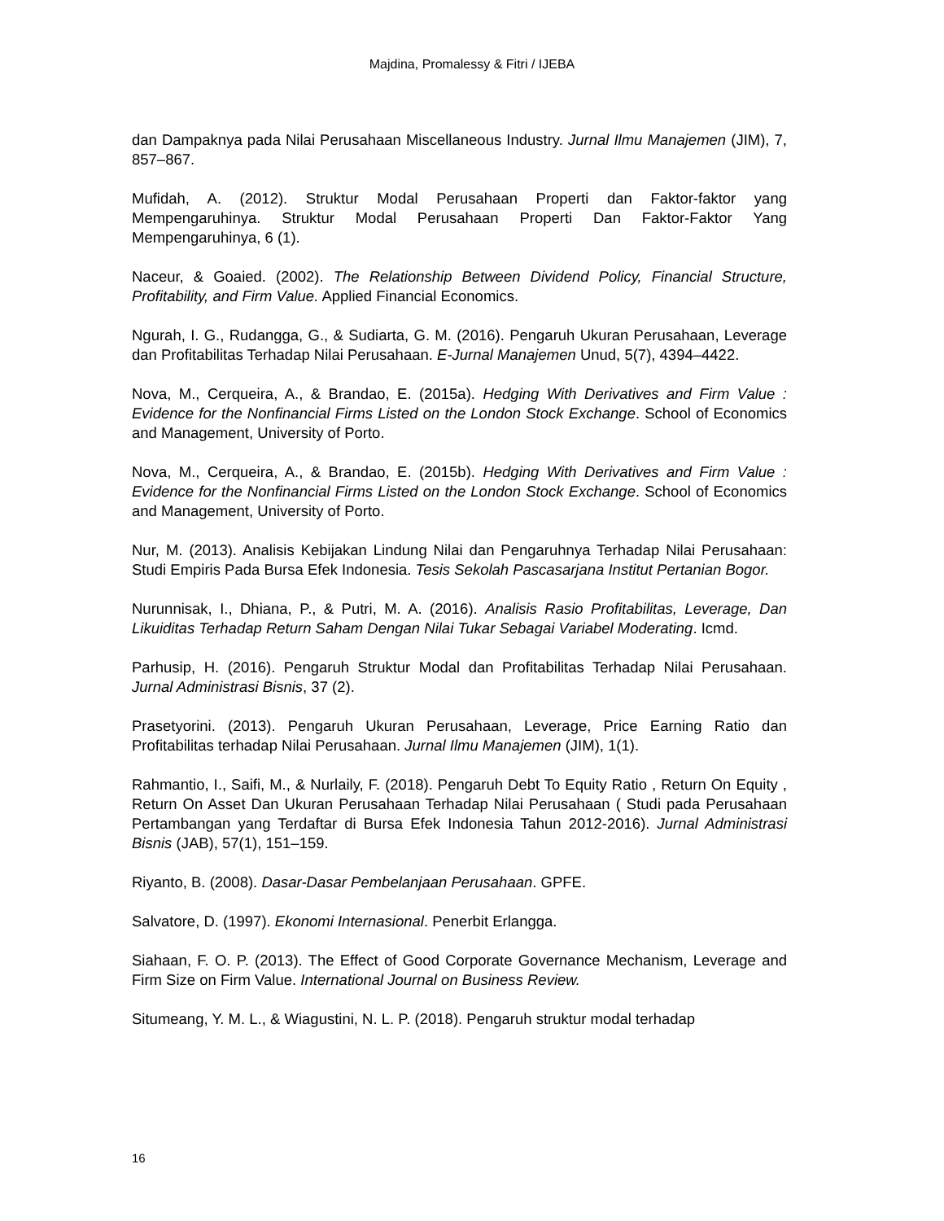Majdina, Promalessy & Fitri / IJEBA
dan Dampaknya pada Nilai Perusahaan Miscellaneous Industry. Jurnal Ilmu Manajemen (JIM), 7, 857–867.
Mufidah, A. (2012). Struktur Modal Perusahaan Properti dan Faktor-faktor yang Mempengaruhinya. Struktur Modal Perusahaan Properti Dan Faktor-Faktor Yang Mempengaruhinya, 6 (1).
Naceur, & Goaied. (2002). The Relationship Between Dividend Policy, Financial Structure, Profitability, and Firm Value. Applied Financial Economics.
Ngurah, I. G., Rudangga, G., & Sudiarta, G. M. (2016). Pengaruh Ukuran Perusahaan, Leverage dan Profitabilitas Terhadap Nilai Perusahaan. E-Jurnal Manajemen Unud, 5(7), 4394–4422.
Nova, M., Cerqueira, A., & Brandao, E. (2015a). Hedging With Derivatives and Firm Value : Evidence for the Nonfinancial Firms Listed on the London Stock Exchange. School of Economics and Management, University of Porto.
Nova, M., Cerqueira, A., & Brandao, E. (2015b). Hedging With Derivatives and Firm Value : Evidence for the Nonfinancial Firms Listed on the London Stock Exchange. School of Economics and Management, University of Porto.
Nur, M. (2013). Analisis Kebijakan Lindung Nilai dan Pengaruhnya Terhadap Nilai Perusahaan: Studi Empiris Pada Bursa Efek Indonesia. Tesis Sekolah Pascasarjana Institut Pertanian Bogor.
Nurunnisak, I., Dhiana, P., & Putri, M. A. (2016). Analisis Rasio Profitabilitas, Leverage, Dan Likuiditas Terhadap Return Saham Dengan Nilai Tukar Sebagai Variabel Moderating. Icmd.
Parhusip, H. (2016). Pengaruh Struktur Modal dan Profitabilitas Terhadap Nilai Perusahaan. Jurnal Administrasi Bisnis, 37 (2).
Prasetyorini. (2013). Pengaruh Ukuran Perusahaan, Leverage, Price Earning Ratio dan Profitabilitas terhadap Nilai Perusahaan. Jurnal Ilmu Manajemen (JIM), 1(1).
Rahmantio, I., Saifi, M., & Nurlaily, F. (2018). Pengaruh Debt To Equity Ratio , Return On Equity , Return On Asset Dan Ukuran Perusahaan Terhadap Nilai Perusahaan ( Studi pada Perusahaan Pertambangan yang Terdaftar di Bursa Efek Indonesia Tahun 2012-2016). Jurnal Administrasi Bisnis (JAB), 57(1), 151–159.
Riyanto, B. (2008). Dasar-Dasar Pembelanjaan Perusahaan. GPFE.
Salvatore, D. (1997). Ekonomi Internasional. Penerbit Erlangga.
Siahaan, F. O. P. (2013). The Effect of Good Corporate Governance Mechanism, Leverage and Firm Size on Firm Value. International Journal on Business Review.
Situmeang, Y. M. L., & Wiagustini, N. L. P. (2018). Pengaruh struktur modal terhadap
16